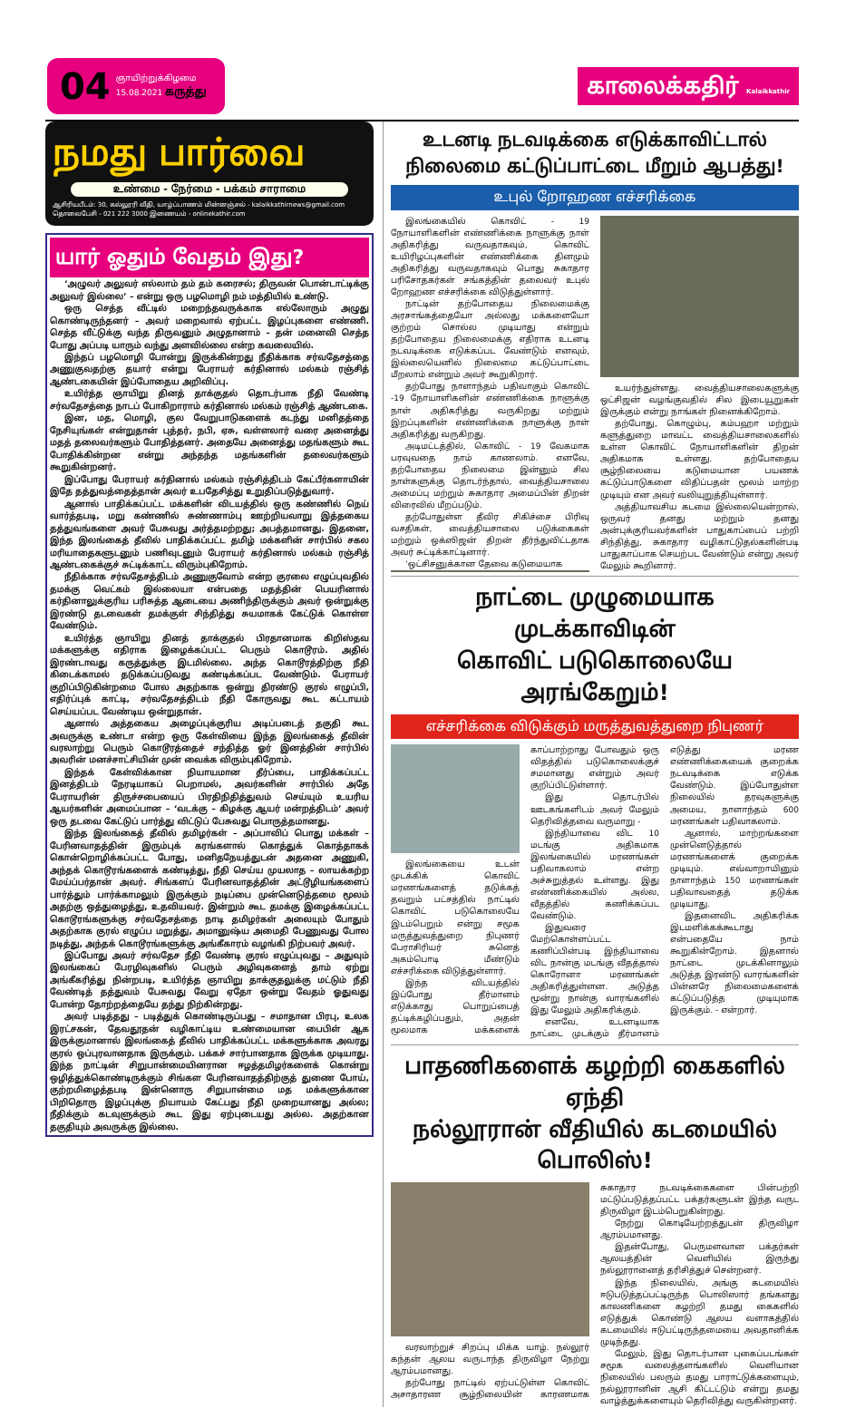04
ஞாயிற்றுக்கிழமை
15.08.2021 கருத்து
காலைக்கதிர் Kalaikkathir
நமது பார்வை
உண்மை - நேர்மை - பக்கம் சாராமை
ஆசிரியபீடம்: 30, கல்லூரி வீதி, யாழ்ப்பாணம் மின்னஞ்சல் - kalaikkathirnews@gmail.com
தொலைபேசி - 021 222 3000 இணையம் - onlinekathir.com
யார் ஓதும் வேதம் இது?
‘அழுவர் அலுவர் எல்லாம் தம் தம் கரைசல்; திருவன் பொன்டாட்டிக்கு அலுவர் இல்லை’ – என்று ஒரு பழமொழி நம் மத்தியில் உண்டு.
ஒரு செத்த வீட்டில் மறைந்தவருக்காக எல்லோரும் அழுது கொண்டிருந்தனர் – அவர் மறைவால் ஏற்பட்ட இழப்புகளை எண்ணி. செத்த வீட்டுக்கு வந்த திருவனும் அழுதானாம் – தன் மனைவி செத்த போது அப்படி யாரும் வந்து அளவில்லை என்ற கவலையில்.
இந்தப் பழமொழி போன்று இருக்கின்றது நீதிக்காக சர்வதேசத்தை அணுகுவதற்கு தயார் என்று பேராயர் கர்தினால் மல்கம் ரஞ்சித் ஆண்டகையின் இப்போதைய அறிவிப்பு.
உயிர்த்த ஞாயிறு தினத் தாக்குதல் தொடர்பாக நீதி வேண்டி சர்வதேசத்தை நாடப் போகிறாராம் கர்தினால் மல்கம் ரஞ்சித் ஆண்டகை.
இன, மத, மொழி, குல வேறுபாடுகளைக் கடந்து மனிதத்தை நேசியுங்கள் என்றுதான் புத்தர், நபி, ஏசு, வள்ளலார் வரை அனைத்து மதத் தலைவர்களும் போதித்தனர். அதையே அனைத்து மதங்களும் கூட போதிக்கின்றன என்று அந்தந்த மதங்களின் தலைவர்களும் கூறுகின்றனர்.
இப்போது பேராயர் கர்தினால் மல்கம் ரஞ்சித்திடம் கேட்பீர்களாயின் இதே தத்துவத்தைத்தான் அவர் உபதேசித்து உறுதிப்படுத்துவார்.
ஆனால் பாதிக்கப்பட்ட மக்களின் விடயத்தில் ஒரு கண்ணில் நெய் வார்த்தபடி, மறு கண்ணில் சுண்ணாம்பு ஊற்றியவாறு இத்தகைய தத்துவங்களை அவர் பேசுவது அர்த்தமற்றது; அபத்தமானது. இதனை, இந்த இலங்கைத் தீவில் பாதிக்கப்பட்ட தமிழ் மக்களின் சார்பில் சகல மரியாதைகளுடனும் பணிவுடனும் பேராயர் கர்தினால் மல்கம் ரஞ்சித் ஆண்டகைக்குச் சுட்டிக்காட்ட விரும்புகிறோம்.
நீதிக்காக சர்வதேசத்திடம் அணுகுவோம் என்ற குரலை எழுப்புவதில் தமக்கு வெட்கம் இல்லையா என்பதை மதத்தின் பெயரினால் கர்தினாலுக்குரிய பரிசுத்த ஆடையை அணிந்திருக்கும் அவர் ஒன்றுக்கு இரண்டு தடவைகள் தமக்குள் சிந்தித்து சுயமாகக் கேட்டுக் கொள்ள வேண்டும்.
உயிர்த்த ஞாயிறு தினத் தாக்குதல் பிரதானமாக கிறிஸ்தவ மக்களுக்கு எதிராக இழைக்கப்பட்ட பெரும் கொடூரம். அதில் இரண்டாவது கருத்துக்கு இடமில்லை. அந்த கொடூரத்திற்கு நீதி கிடைக்காமல் தடுக்கப்படுவது கண்டிக்கப்பட வேண்டும். பேராயர் குறிப்பிடுகின்றமை போல அதற்காக ஒன்று திரண்டு குரல் எழுப்பி, எதிர்ப்புக் காட்டி, சர்வதேசத்திடம் நீதி கோருவது கூட கட்டாயம் செய்யப்பட வேண்டிய ஒன்றுதான்.
ஆனால் அத்தகைய அழைப்புக்குரிய அடிப்படைத் தகுதி கூட அவருக்கு உண்டா என்ற ஒரு கேள்வியை இந்த இலங்கைத் தீவின் வரலாற்று பெரும் கொடூரத்தைச் சந்தித்த ஓர் இனத்தின் சார்பில் அவரின் மனச்சாட்சியின் முன் வைக்க விரும்புகிறோம்.
இந்தக் கேள்விக்கான நியாயமான தீர்ப்பை, பாதிக்கப்பட்ட இனத்திடம் நேரடியாகப் பெறாமல், அவர்களின் சார்பில் அதே பேராயரின் திருச்சபையைப் பிரதிநிதித்துவம் செய்யும் உயரிய ஆயர்களின் அமைப்பான – ‘வடக்கு – கிழக்கு ஆயர் மன்றத்திடம்’ அவர் ஒரு தடவை கேட்டுப் பார்த்து விட்டுப் பேசுவது பொருத்தமானது.
இந்த இலங்கைத் தீவில் தமிழர்கள் – அப்பாவிப் பொது மக்கள் – பேரினவாதத்தின் இரும்புக் கரங்களால் கொத்துக் கொத்தாகக் கொன்றொழிக்கப்பட்ட போது, மனிதநேயத்துடன் அதனை அணுகி, அந்தக் கொடூரங்களைக் கண்டித்து, நீதி செய்ய முயலாத – லாயக்கற்ற மேய்ப்பர்தான் அவர். சிங்களப் பேரினவாதத்தின் அட்டூழியங்களைப் பார்த்தும் பார்க்காமலும் இருக்கும் நடிப்பை முன்னெடுத்தமை மூலம் அதற்கு ஒத்துழைத்து, உதவியவர். இன்றும் கூட தமக்கு இழைக்கப்பட்ட கொடூரங்களுக்கு சர்வதேசத்தை நாடி தமிழர்கள் அலையும் போதும் அதற்காக குரல் எழுப்ப மறுத்து, அமானுஷ்ய அமைதி பேணுவது போல நடித்து, அந்தக் கொடூரங்களுக்கு அங்கீகாரம் வழங்கி நிற்பவர் அவர்.
இப்போது அவர் சர்வதேச நீதி வேண்டி குரல் எழுப்புவது – அதுவும் இலங்கைப் பேரழிவுகளில் பெரும் அழிவுகளைத் தாம் ஏற்று அங்கீகரித்து நின்றபடி, உயிர்த்த ஞாயிறு தாக்குதலுக்கு மட்டும் நீதி வேண்டித் தத்துவம் பேசுவது வேறு ஏதோ ஒன்று வேதம் ஓதுவது போன்ற தோற்றத்தையே தந்து நிற்கின்றது.
அவர் படித்தது – படித்துக் கொண்டிருப்பது – சமாதான பிரபு, உலக இரட்சகன், தேவதூதன் வழிகாட்டிய உண்மையான பைபிள் ஆக இருக்குமானால் இலங்கைத் தீவில் பாதிக்கப்பட்ட மக்களுக்காக அவரது குரல் ஒப்புரவானதாக இருக்கும். பக்கச் சார்பானதாக இருக்க முடியாது. இந்த நாட்டின் சிறுபான்மையினரான ஈழத்தமிழர்களைக் கொன்று ஒழித்துக்கொண்டிருக்கும் சிங்கள பேரினவாதத்திற்குத் துணை போய், குற்றமிழைத்தபடி இன்னொரு சிறுபான்மை மத மக்களுக்கான பிறிதொரு இழப்புக்கு நியாயம் கேட்பது நீதி முறையானது அல்ல; நீதிக்கும் கடவுளுக்கும் கூட இது ஏற்புடையது அல்ல. அதற்கான தகுதியும் அவருக்கு இல்லை.
உடனடி நடவடிக்கை எடுக்காவிட்டால்
நிலைமை கட்டுப்பாட்டை மீறும் ஆபத்து!
உபுல் றோஹண எச்சரிக்கை
இலங்கையில் கொவிட் - 19 நோயாளிகளின் எண்ணிக்கை நாளுக்கு நாள் அதிகரித்து வருவதாகவும், கொவிட் உயிரிழப்புகளின் எண்ணிக்கை தினமும் அதிகரித்து வருவதாகவும் பொது சுகாதார பரிசோதகர்கள் சங்கத்தின் தலைவர் உபுல் றோஹண எச்சரிக்கை விடுத்துள்ளார்.
நாட்டின் தற்போதைய நிலைமைக்கு அரசாங்கத்தையோ அல்லது மக்களையோ குற்றம் சொல்ல முடியாது என்றும் தற்போதைய நிலைமைக்கு எதிராக உடனடி நடவடிக்கை எடுக்கப்பட வேண்டும் எனவும், இல்லையெனில் நிலைமை கட்டுப்பாட்டை மீறலாம் என்றும் அவர் கூறுகிறார்.
தற்போது நாளாந்தம் பதிவாகும் கொவிட் -19 நோயாளிகளின் எண்ணிக்கை நாளுக்கு நாள் அதிகரித்து வருகிறது மற்றும் இறப்புகளின் எண்ணிக்கை நாளுக்கு நாள் அதிகரித்து வருகிறது.
அடிமட்டத்தில், கொவிட் - 19 வேகமாக பரவுவதை நாம் காணலாம். எனவே, தற்போதைய நிலைமை இன்னும் சில நாள்களுக்கு தொடர்ந்தால், வைத்தியசாலை அமைப்பு மற்றும் சுகாதார அமைப்பின் திறன் விரைவில் மீறப்படும்.
தற்போதுள்ள தீவிர சிகிச்சை பிரிவு வசதிகள், வைத்தியசாலை படுக்கைகள் மற்றும் ஒக்ஸிஜன் திறன் தீர்ந்துவிட்டதாக அவர் சுட்டிக்காட்டினார்.
‘ஒட்சிசனுக்கான தேவை கடுமையாக
உயர்ந்துள்ளது. வைத்தியசாலைகளுக்கு ஒட்சிஜன் வழங்குவதில் சில இடையூறுகள் இருக்கும் என்று நாங்கள் நினைக்கிறோம்.
தற்போது, கொழும்பு, கம்பஹா மற்றும் களுத்துறை மாவட்ட வைத்தியசாலைகளில் உள்ள கொவிட் நோயாளிகளின் திறன் அதிகமாக உள்ளது. தற்போதைய சூழ்நிலையை கடுமையான பயணக் கட்டுப்பாடுகளை விதிப்பதன் மூலம் மாற்ற முடியும் என அவர் வலியுறுத்தியுள்ளார்.
அத்தியாவசிய கடமை இல்லையென்றால், ஒருவர் தனது மற்றும் தனது அன்புக்குரியவர்களின் பாதுகாப்பைப் பற்றி சிந்தித்து, சுகாதார வழிகாட்டுதல்களின்படி பாதுகாப்பாக செயற்பட வேண்டும் என்று அவர் மேலும் கூறினார்.
நாட்டை முழுமையாக முடக்காவிடின்
கொவிட் படுகொலையே அரங்கேறும்!
எச்சரிக்கை விடுக்கும் மருத்துவத்துறை நிபுணர்
இலங்கையை உடன் முடக்கிக் கொவிட் மரணங்களைத் தடுக்கத் தவறும் பட்சத்தில் நாட்டில் கொவிட் படுகொலையே இடம்பெறும் என்று சமூக மருத்துவத்துறை நிபுணர் பேராசிரியர் சுனெத் அகம்பொடி மீண்டும் எச்சரிக்கை விடுத்துள்ளார்.
இந்த விடயத்தில் இப்போது தீர்மானம் எடுக்காது பொறுப்பைத் தட்டிக்கழிப்பதும், அதன் மூலமாக மக்களைக் காப்பாற்றாது போவதும் ஒரு விதத்தில் படுகொலைக்குச் சமமானது என்றும் அவர் குறிப்பிட்டுள்ளார்.
இது தொடர்பில் ஊடகங்களிடம் அவர் மேலும் தெரிவித்தவை வருமாறு -
இந்தியாவை விட 10 மடங்கு அதிகமாக இலங்கையில் மரணங்கள் பதிவாகலாம் என்ற அச்சுறுத்தல் உள்ளது. இது எண்ணிக்கையில் அல்ல, வீதத்தில் கணிக்கப்பட வேண்டும்.
இதுவரை மேற்கொள்ளப்பட்ட கணிப்பின்படி இந்தியாவை விட நான்கு மடங்கு வீதத்தால் கொரோனா மரணங்கள் அதிகரித்துள்ளன. அடுத்த மூன்று நான்கு வாரங்களில் இது மேலும் அதிகரிக்கும்.
எனவே, உடனடியாக நாட்டை முடக்கும் தீர்மானம் எடுத்து மரண எண்ணிக்கையைக் குறைக்க நடவடிக்கை எடுக்க வேண்டும். இப்போதுள்ள நிலையில் தரவுகளுக்கு அமைய, நாளாந்தம் 600 மரணங்கள் பதிவாகலாம்.
ஆனால், மாற்றங்களை முன்னெடுத்தால் மரணங்களைக் குறைக்க முடியும். எவ்வாறாயினும் நாளாந்தம் 150 மரணங்கள் பதிவாவதைத் தடுக்க முடியாது.
இதனைவிட அதிகரிக்க இடமளிக்கக்கூடாது என்பதையே நாம் கூறுகின்றோம். இதனால் நாட்டை முடக்கினாலும் அடுத்த இரண்டு வாரங்களின் பின்னரே நிலைமைகளைக் கட்டுப்படுத்த முடியுமாக இருக்கும். - என்றார்.
பாதணிகளைக் கழற்றி கைகளில் ஏந்தி
நல்லூரான் வீதியில் கடமையில் பொலிஸ்!
வரலாற்றுச் சிறப்பு மிக்க யாழ். நல்லூர் கந்தன் ஆலய வருடாந்த திருவிழா நேற்று ஆரம்பமானது.
தற்போது நாட்டில் ஏற்பட்டுள்ள கொவிட் அசாதாரண சூழ்நிலையின் காரணமாக சுகாதார நடவடிக்கைகளை பின்பற்றி மட்டுப்படுத்தப்பட்ட பக்தர்களுடன் இந்த வருட திருவிழா இடம்பெறுகின்றது.
நேற்று கொடியேற்றத்துடன் திருவிழா ஆரம்பமானது.
இதன்போது, பெருமளவான பக்தர்கள் ஆலயத்தின் வெளியில் இருந்து நல்லூரானைத் தரிசித்துச் சென்றனர்.
இந்த நிலையில், அங்கு கடமையில் ஈடுபடுத்தப்பட்டிருந்த பொலிஸார் தங்களது காலணிகளை கழற்றி தமது கைகளில் எடுத்துக் கொண்டு ஆலய வளாகத்தில் கடமையில் ஈடுபட்டிருந்தமையை அவதானிக்க முடிந்தது.
மேலும், இது தொடர்பான புகைப்படங்கள் சமூக வலைத்தளங்களில் வெளியான நிலையில் பலரும் தமது பாராட்டுக்களையும், நல்லூரானின் ஆசி கிட்டட்டும் என்று தமது வாழ்த்துக்களையும் தெரிவித்து வருகின்றனர்.